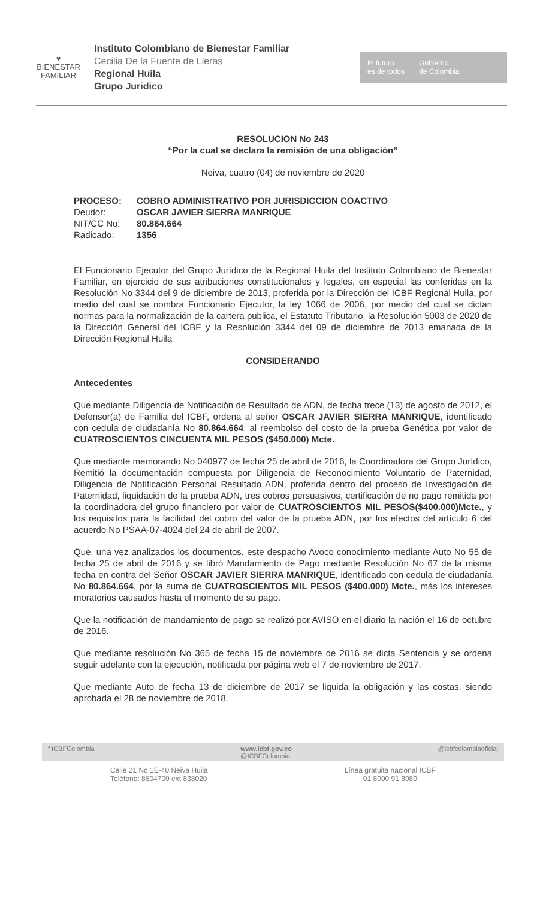♥
BIENESTAR
FAMILIAR
Instituto Colombiano de Bienestar Familiar
Cecilia De la Fuente de Lleras
Regional Huila
Grupo Juridico
El futuro
es de todos
Gobierno
de Colombia
RESOLUCION No 243
“Por la cual se declara la remisión de una obligación”
Neiva, cuatro (04) de noviembre de 2020
PROCESO: COBRO ADMINISTRATIVO POR JURISDICCION COACTIVO
Deudor: OSCAR JAVIER SIERRA MANRIQUE
NIT/CC No: 80.864.664
Radicado: 1356
El Funcionario Ejecutor del Grupo Jurídico de la Regional Huila del Instituto Colombiano de Bienestar Familiar, en ejercicio de sus atribuciones constitucionales y legales, en especial las conferidas en la Resolución No 3344 del 9 de diciembre de 2013, proferida por la Dirección del ICBF Regional Huila, por medio del cual se nombra Funcionario Ejecutor, la ley 1066 de 2006, por medio del cual se dictan normas para la normalización de la cartera publica, el Estatuto Tributario, la Resolución 5003 de 2020 de la Dirección General del ICBF y la Resolución 3344 del 09 de diciembre de 2013 emanada de la Dirección Regional Huila
CONSIDERANDO
Antecedentes
Que mediante Diligencia de Notificación de Resultado de ADN, de fecha trece (13) de agosto de 2012, el Defensor(a) de Familia del ICBF, ordena al señor OSCAR JAVIER SIERRA MANRIQUE, identificado con cedula de ciudadanía No 80.864.664, al reembolso del costo de la prueba Genética por valor de CUATROSCIENTOS CINCUENTA MIL PESOS ($450.000) Mcte.
Que mediante memorando No 040977 de fecha 25 de abril de 2016, la Coordinadora del Grupo Jurídico, Remitió la documentación compuesta por Diligencia de Reconocimiento Voluntario de Paternidad, Diligencia de Notificación Personal Resultado ADN, proferida dentro del proceso de Investigación de Paternidad, liquidación de la prueba ADN, tres cobros persuasivos, certificación de no pago remitida por la coordinadora del grupo financiero por valor de CUATROSCIENTOS MIL PESOS($400.000)Mcte., y los requisitos para la facilidad del cobro del valor de la prueba ADN, por los efectos del artículo 6 del acuerdo No PSAA-07-4024 del 24 de abril de 2007.
Que, una vez analizados los documentos, este despacho Avoco conocimiento mediante Auto No 55 de fecha 25 de abril de 2016 y se libró Mandamiento de Pago mediante Resolución No 67 de la misma fecha en contra del Señor OSCAR JAVIER SIERRA MANRIQUE, identificado con cedula de ciudadanía No 80.864.664, por la suma de CUATROSCIENTOS MIL PESOS ($400.000) Mcte., más los intereses moratorios causados hasta el momento de su pago.
Que la notificación de mandamiento de pago se realizó por AVISO en el diario la nación el 16 de octubre de 2016.
Que mediante resolución No 365 de fecha 15 de noviembre de 2016 se dicta Sentencia y se ordena seguir adelante con la ejecución, notificada por página web el 7 de noviembre de 2017.
Que mediante Auto de fecha 13 de diciembre de 2017 se liquida la obligación y las costas, siendo aprobada el 28 de noviembre de 2018.
f ICBFColombia www.icbf.gov.co
@ICBFColombia @icbfcolombiaoficial
Calle 21 No 1E-40 Neiva Huila
Teléfono: 8604700 ext 838020
Línea gratuita nacional ICBF
01 8000 91 8080